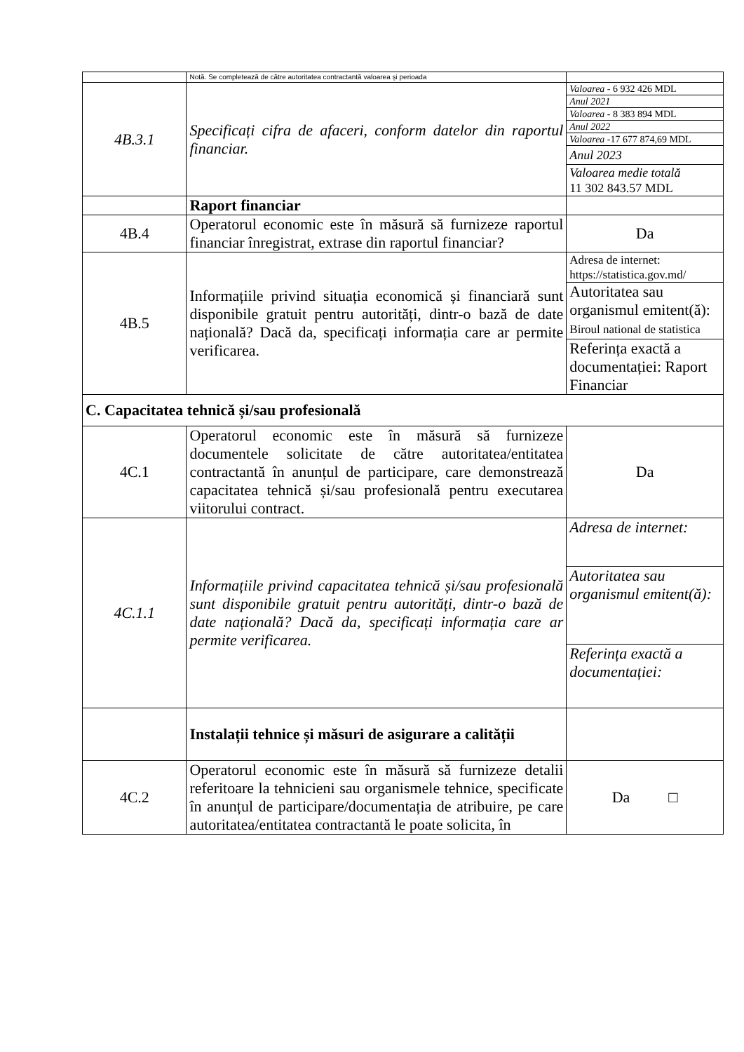| | Notă. Se completează de către autoritatea contractantă valoarea și perioada | |
| 4B.3.1 | Specificați cifra de afaceri, conform datelor din raportul financiar. | Valoarea - 6 932 426 MDL Anul 2021 Valoarea - 8 383 894 MDL Anul 2022 Valoarea -17 677 874,69 MDL Anul 2023 Valoarea medie totală 11 302 843.57 MDL |
| | Raport financiar | |
| 4B.4 | Operatorul economic este în măsură să furnizeze raportul financiar înregistrat, extrase din raportul financiar? | Da |
| 4B.5 | Informațiile privind situația economică și financiară sunt disponibile gratuit pentru autorități, dintr-o bază de date națională? Dacă da, specificați informația care ar permite verificarea. | Adresa de internet: https://statistica.gov.md/ Autoritatea sau organismul emitent(ă): Biroul national de statistica Referința exactă a documentației: Raport Financiar |
| C. Capacitatea tehnică și/sau profesională | | |
| 4C.1 | Operatorul economic este în măsură să furnizeze documentele solicitate de către autoritatea/entitatea contractantă în anunțul de participare, care demonstrează capacitatea tehnică și/sau profesională pentru executarea viitorului contract. | Da |
| 4C.1.1 | Informațiile privind capacitatea tehnică și/sau profesională sunt disponibile gratuit pentru autorități, dintr-o bază de date națională? Dacă da, specificați informația care ar permite verificarea. | Adresa de internet: Autoritatea sau organismul emitent(ă): Referința exactă a documentației: |
| | Instalații tehnice și măsuri de asigurare a calității | |
| 4C.2 | Operatorul economic este în măsură să furnizeze detalii referitoare la tehnicieni sau organismele tehnice, specificate în anunțul de participare/documentația de atribuire, pe care autoritatea/entitatea contractantă le poate solicita, în | Da □ |